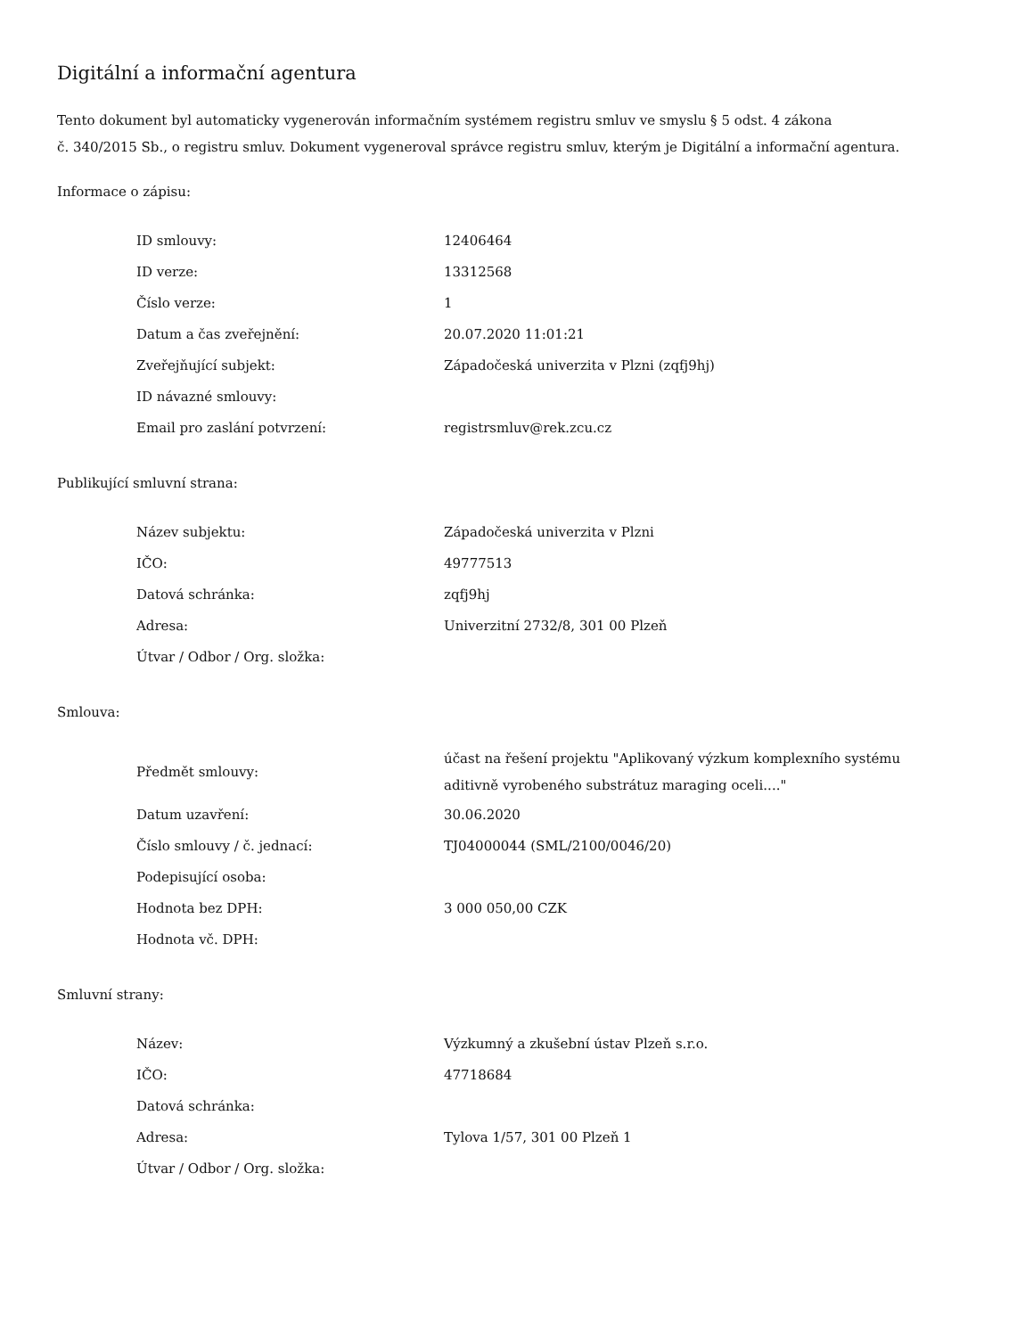Digitální a informační agentura
Tento dokument byl automaticky vygenerován informačním systémem registru smluv ve smyslu § 5 odst. 4 zákona
č. 340/2015 Sb., o registru smluv. Dokument vygeneroval správce registru smluv, kterým je Digitální a informační agentura.
Informace o zápisu:
| ID smlouvy: | 12406464 |
| ID verze: | 13312568 |
| Číslo verze: | 1 |
| Datum a čas zveřejnění: | 20.07.2020 11:01:21 |
| Zveřejňující subjekt: | Západočeská univerzita v Plzni (zqfj9hj) |
| ID návazné smlouvy: | |
| Email pro zaslání potvrzení: | registrsmluv@rek.zcu.cz |
Publikující smluvní strana:
| Název subjektu: | Západočeská univerzita v Plzni |
| IČO: | 49777513 |
| Datová schránka: | zqfj9hj |
| Adresa: | Univerzitní 2732/8, 301 00 Plzeň |
| Útvar / Odbor / Org. složka: | |
Smlouva:
| Předmět smlouvy: | účast na řešení projektu "Aplikovaný výzkum komplexního systému aditivně vyrobeného substrátuz maraging oceli...." |
| Datum uzavření: | 30.06.2020 |
| Číslo smlouvy / č. jednací: | TJ04000044 (SML/2100/0046/20) |
| Podepisující osoba: | |
| Hodnota bez DPH: | 3 000 050,00 CZK |
| Hodnota vč. DPH: | |
Smluvní strany:
| Název: | Výzkumný a zkušební ústav Plzeň s.r.o. |
| IČO: | 47718684 |
| Datová schránka: | |
| Adresa: | Tylova 1/57, 301 00 Plzeň 1 |
| Útvar / Odbor / Org. složka: | |